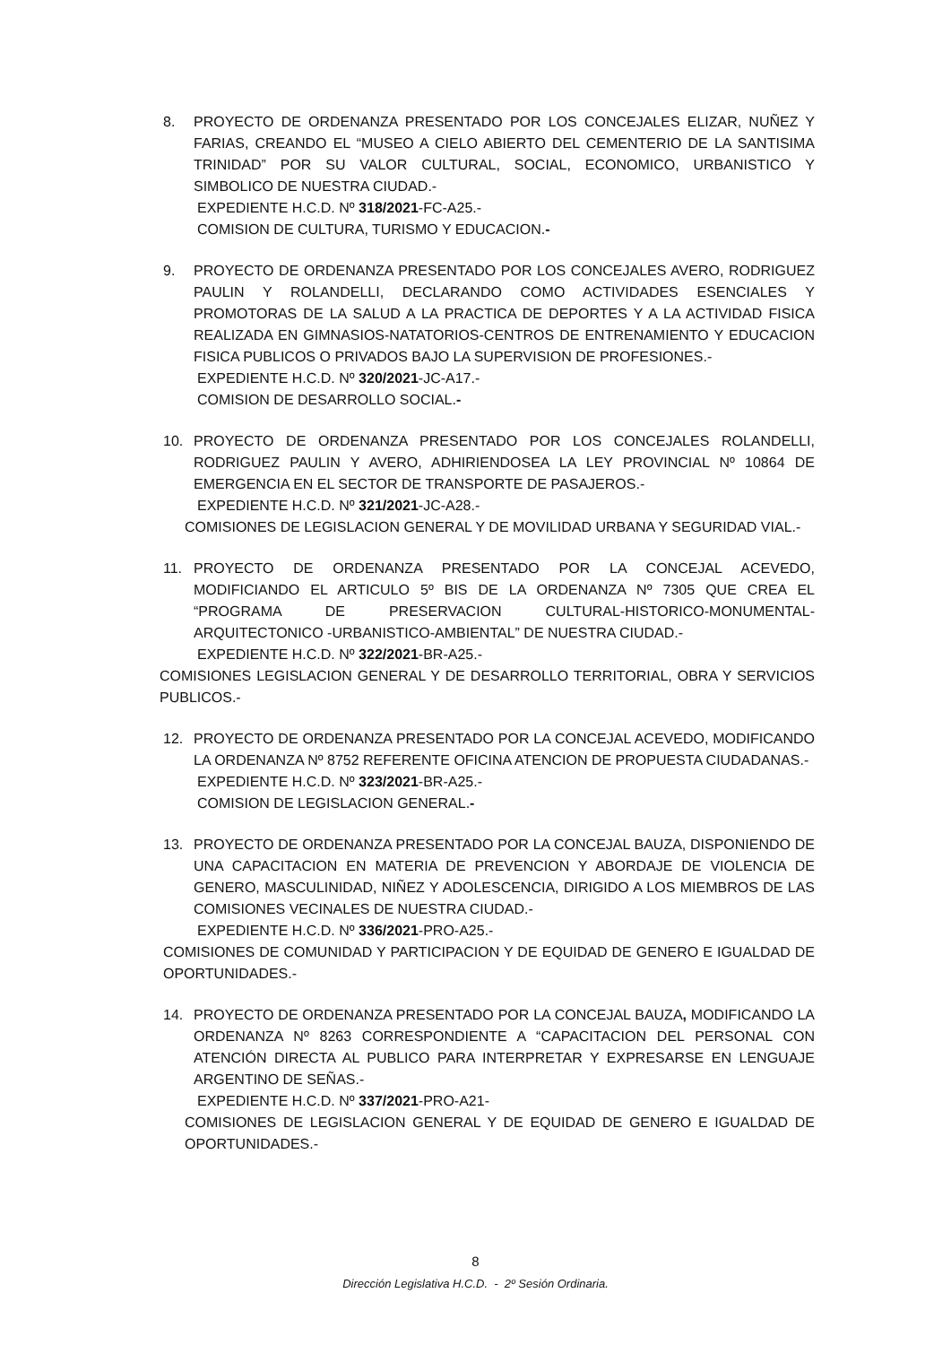8. PROYECTO DE ORDENANZA PRESENTADO POR LOS CONCEJALES ELIZAR, NUÑEZ Y FARIAS, CREANDO EL “MUSEO A CIELO ABIERTO DEL CEMENTERIO DE LA SANTISIMA TRINIDAD” POR SU VALOR CULTURAL, SOCIAL, ECONOMICO, URBANISTICO Y SIMBOLICO DE NUESTRA CIUDAD.-
EXPEDIENTE H.C.D. Nº 318/2021-FC-A25.-
COMISION DE CULTURA, TURISMO Y EDUCACION.-
9. PROYECTO DE ORDENANZA PRESENTADO POR LOS CONCEJALES AVERO, RODRIGUEZ PAULIN Y ROLANDELLI, DECLARANDO COMO ACTIVIDADES ESENCIALES Y PROMOTORAS DE LA SALUD A LA PRACTICA DE DEPORTES Y A LA ACTIVIDAD FISICA REALIZADA EN GIMNASIOS-NATATORIOS-CENTROS DE ENTRENAMIENTO Y EDUCACION FISICA PUBLICOS O PRIVADOS BAJO LA SUPERVISION DE PROFESIONES.-
EXPEDIENTE H.C.D. Nº 320/2021-JC-A17.-
COMISION DE DESARROLLO SOCIAL.-
10. PROYECTO DE ORDENANZA PRESENTADO POR LOS CONCEJALES ROLANDELLI, RODRIGUEZ PAULIN Y AVERO, ADHIRIENDOSEA LA LEY PROVINCIAL Nº 10864 DE EMERGENCIA EN EL SECTOR DE TRANSPORTE DE PASAJEROS.-
EXPEDIENTE H.C.D. Nº 321/2021-JC-A28.-
COMISIONES DE LEGISLACION GENERAL Y DE MOVILIDAD URBANA Y SEGURIDAD VIAL.-
11. PROYECTO DE ORDENANZA PRESENTADO POR LA CONCEJAL ACEVEDO, MODIFICIANDO EL ARTICULO 5º BIS DE LA ORDENANZA Nº 7305 QUE CREA EL “PROGRAMA DE PRESERVACION CULTURAL-HISTORICO-MONUMENTAL-ARQUITECTONICO -URBANISTICO-AMBIENTAL” DE NUESTRA CIUDAD.-
EXPEDIENTE H.C.D. Nº 322/2021-BR-A25.-
COMISIONES LEGISLACION GENERAL Y DE DESARROLLO TERRITORIAL, OBRA Y SERVICIOS PUBLICOS.-
12. PROYECTO DE ORDENANZA PRESENTADO POR LA CONCEJAL ACEVEDO, MODIFICANDO LA ORDENANZA Nº 8752 REFERENTE OFICINA ATENCION DE PROPUESTA CIUDADANAS.-
EXPEDIENTE H.C.D. Nº 323/2021-BR-A25.-
COMISION DE LEGISLACION GENERAL.-
13. PROYECTO DE ORDENANZA PRESENTADO POR LA CONCEJAL BAUZA, DISPONIENDO DE UNA CAPACITACION EN MATERIA DE PREVENCION Y ABORDAJE DE VIOLENCIA DE GENERO, MASCULINIDAD, NIÑEZ Y ADOLESCENCIA, DIRIGIDO A LOS MIEMBROS DE LAS COMISIONES VECINALES DE NUESTRA CIUDAD.-
EXPEDIENTE H.C.D. Nº 336/2021-PRO-A25.-
COMISIONES DE COMUNIDAD Y PARTICIPACION Y DE EQUIDAD DE GENERO E IGUALDAD DE OPORTUNIDADES.-
14. PROYECTO DE ORDENANZA PRESENTADO POR LA CONCEJAL BAUZA, MODIFICANDO LA ORDENANZA Nº 8263 CORRESPONDIENTE A “CAPACITACION DEL PERSONAL CON ATENCIÓN DIRECTA AL PUBLICO PARA INTERPRETAR Y EXPRESARSE EN LENGUAJE ARGENTINO DE SEÑAS.-
EXPEDIENTE H.C.D. Nº 337/2021-PRO-A21-
COMISIONES DE LEGISLACION GENERAL Y DE EQUIDAD DE GENERO E IGUALDAD DE OPORTUNIDADES.-
8
Dirección Legislativa H.C.D. - 2º Sesión Ordinaria.